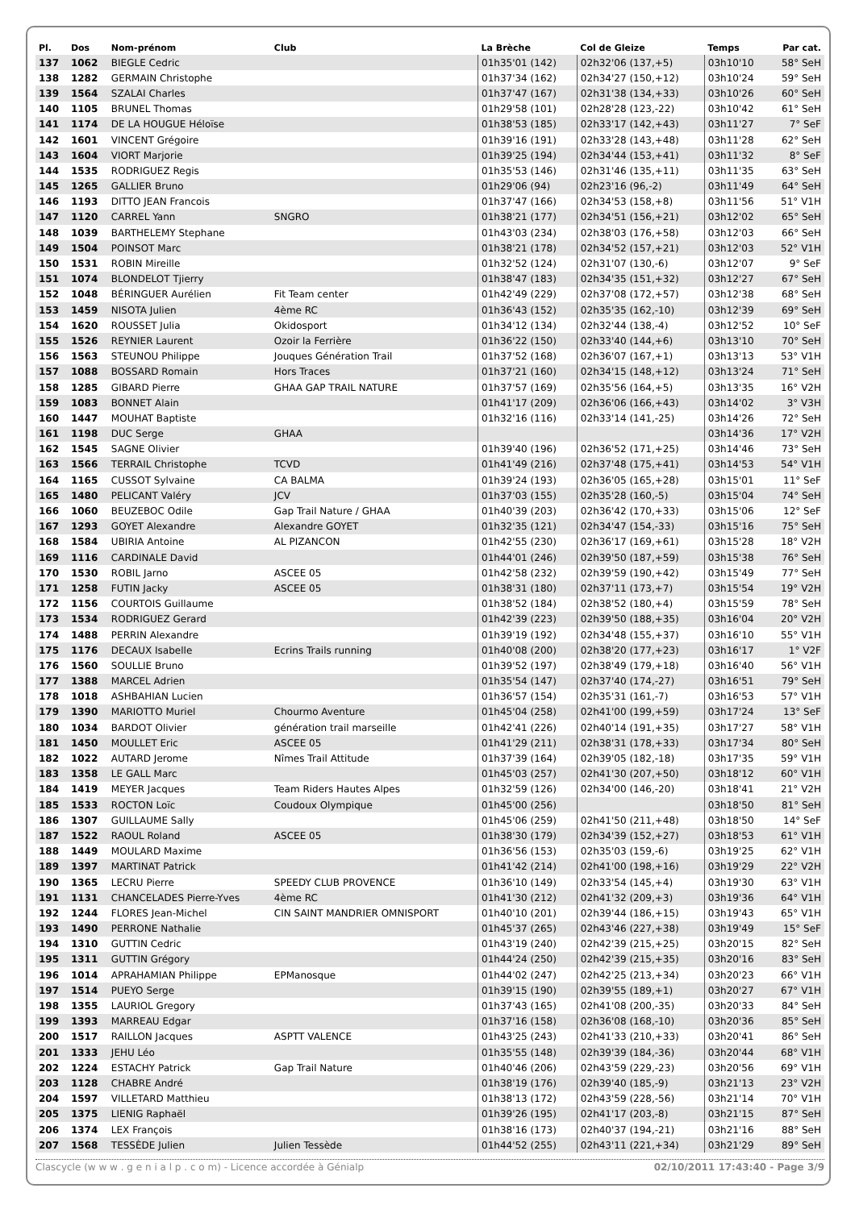| Pl. | Dos | Nom-prénom | Club | La Brèche | Col de Gleize | Temps | Par cat. |
| --- | --- | --- | --- | --- | --- | --- | --- |
| 137 | 1062 | BIEGLE Cedric | | 01h35'01 (142) | 02h32'06 (137,+5) | 03h10'10 | 58° SeH |
| 138 | 1282 | GERMAIN Christophe | | 01h37'34 (162) | 02h34'27 (150,+12) | 03h10'24 | 59° SeH |
| 139 | 1564 | SZALAI Charles | | 01h37'47 (167) | 02h31'38 (134,+33) | 03h10'26 | 60° SeH |
| 140 | 1105 | BRUNEL Thomas | | 01h29'58 (101) | 02h28'28 (123,-22) | 03h10'42 | 61° SeH |
| 141 | 1174 | DE LA HOUGUE Héloïse | | 01h38'53 (185) | 02h33'17 (142,+43) | 03h11'27 | 7° SeF |
| 142 | 1601 | VINCENT Grégoire | | 01h39'16 (191) | 02h33'28 (143,+48) | 03h11'28 | 62° SeH |
| 143 | 1604 | VIORT Marjorie | | 01h39'25 (194) | 02h34'44 (153,+41) | 03h11'32 | 8° SeF |
| 144 | 1535 | RODRIGUEZ Regis | | 01h35'53 (146) | 02h31'46 (135,+11) | 03h11'35 | 63° SeH |
| 145 | 1265 | GALLIER Bruno | | 01h29'06 (94) | 02h23'16 (96,-2) | 03h11'49 | 64° SeH |
| 146 | 1193 | DITTO JEAN Francois | | 01h37'47 (166) | 02h34'53 (158,+8) | 03h11'56 | 51° V1H |
| 147 | 1120 | CARREL Yann | SNGRO | 01h38'21 (177) | 02h34'51 (156,+21) | 03h12'02 | 65° SeH |
| 148 | 1039 | BARTHELEMY Stephane | | 01h43'03 (234) | 02h38'03 (176,+58) | 03h12'03 | 66° SeH |
| 149 | 1504 | POINSOT Marc | | 01h38'21 (178) | 02h34'52 (157,+21) | 03h12'03 | 52° V1H |
| 150 | 1531 | ROBIN Mireille | | 01h32'52 (124) | 02h31'07 (130,-6) | 03h12'07 | 9° SeF |
| 151 | 1074 | BLONDELOT Tjierry | | 01h38'47 (183) | 02h34'35 (151,+32) | 03h12'27 | 67° SeH |
| 152 | 1048 | BÉRINGUER Aurélien | Fit Team center | 01h42'49 (229) | 02h37'08 (172,+57) | 03h12'38 | 68° SeH |
| 153 | 1459 | NISOTA Julien | 4ème RC | 01h36'43 (152) | 02h35'35 (162,-10) | 03h12'39 | 69° SeH |
| 154 | 1620 | ROUSSET Julia | Okidosport | 01h34'12 (134) | 02h32'44 (138,-4) | 03h12'52 | 10° SeF |
| 155 | 1526 | REYNIER Laurent | Ozoir la Ferrière | 01h36'22 (150) | 02h33'40 (144,+6) | 03h13'10 | 70° SeH |
| 156 | 1563 | STEUNOU Philippe | Jouques Génération Trail | 01h37'52 (168) | 02h36'07 (167,+1) | 03h13'13 | 53° V1H |
| 157 | 1088 | BOSSARD Romain | Hors Traces | 01h37'21 (160) | 02h34'15 (148,+12) | 03h13'24 | 71° SeH |
| 158 | 1285 | GIBARD Pierre | GHAA GAP TRAIL NATURE | 01h37'57 (169) | 02h35'56 (164,+5) | 03h13'35 | 16° V2H |
| 159 | 1083 | BONNET Alain | | 01h41'17 (209) | 02h36'06 (166,+43) | 03h14'02 | 3° V3H |
| 160 | 1447 | MOUHAT Baptiste | | 01h32'16 (116) | 02h33'14 (141,-25) | 03h14'26 | 72° SeH |
| 161 | 1198 | DUC Serge | GHAA | | | 03h14'36 | 17° V2H |
| 162 | 1545 | SAGNE Olivier | | 01h39'40 (196) | 02h36'52 (171,+25) | 03h14'46 | 73° SeH |
| 163 | 1566 | TERRAIL Christophe | TCVD | 01h41'49 (216) | 02h37'48 (175,+41) | 03h14'53 | 54° V1H |
| 164 | 1165 | CUSSOT Sylvaine | CA BALMA | 01h39'24 (193) | 02h36'05 (165,+28) | 03h15'01 | 11° SeF |
| 165 | 1480 | PELICANT Valéry | JCV | 01h37'03 (155) | 02h35'28 (160,-5) | 03h15'04 | 74° SeH |
| 166 | 1060 | BEUZEBOC Odile | Gap Trail Nature / GHAA | 01h40'39 (203) | 02h36'42 (170,+33) | 03h15'06 | 12° SeF |
| 167 | 1293 | GOYET Alexandre | Alexandre GOYET | 01h32'35 (121) | 02h34'47 (154,-33) | 03h15'16 | 75° SeH |
| 168 | 1584 | UBIRIA Antoine | AL PIZANCON | 01h42'55 (230) | 02h36'17 (169,+61) | 03h15'28 | 18° V2H |
| 169 | 1116 | CARDINALE David | | 01h44'01 (246) | 02h39'50 (187,+59) | 03h15'38 | 76° SeH |
| 170 | 1530 | ROBIL Jarno | ASCEE 05 | 01h42'58 (232) | 02h39'59 (190,+42) | 03h15'49 | 77° SeH |
| 171 | 1258 | FUTIN Jacky | ASCEE 05 | 01h38'31 (180) | 02h37'11 (173,+7) | 03h15'54 | 19° V2H |
| 172 | 1156 | COURTOIS Guillaume | | 01h38'52 (184) | 02h38'52 (180,+4) | 03h15'59 | 78° SeH |
| 173 | 1534 | RODRIGUEZ Gerard | | 01h42'39 (223) | 02h39'50 (188,+35) | 03h16'04 | 20° V2H |
| 174 | 1488 | PERRIN Alexandre | | 01h39'19 (192) | 02h34'48 (155,+37) | 03h16'10 | 55° V1H |
| 175 | 1176 | DECAUX Isabelle | Ecrins Trails running | 01h40'08 (200) | 02h38'20 (177,+23) | 03h16'17 | 1° V2F |
| 176 | 1560 | SOULLIE Bruno | | 01h39'52 (197) | 02h38'49 (179,+18) | 03h16'40 | 56° V1H |
| 177 | 1388 | MARCEL Adrien | | 01h35'54 (147) | 02h37'40 (174,-27) | 03h16'51 | 79° SeH |
| 178 | 1018 | ASHBAHIAN Lucien | | 01h36'57 (154) | 02h35'31 (161,-7) | 03h16'53 | 57° V1H |
| 179 | 1390 | MARIOTTO Muriel | Chourmo Aventure | 01h45'04 (258) | 02h41'00 (199,+59) | 03h17'24 | 13° SeF |
| 180 | 1034 | BARDOT Olivier | génération trail marseille | 01h42'41 (226) | 02h40'14 (191,+35) | 03h17'27 | 58° V1H |
| 181 | 1450 | MOULLET Eric | ASCEE 05 | 01h41'29 (211) | 02h38'31 (178,+33) | 03h17'34 | 80° SeH |
| 182 | 1022 | AUTARD Jerome | Nîmes Trail Attitude | 01h37'39 (164) | 02h39'05 (182,-18) | 03h17'35 | 59° V1H |
| 183 | 1358 | LE GALL Marc | | 01h45'03 (257) | 02h41'30 (207,+50) | 03h18'12 | 60° V1H |
| 184 | 1419 | MEYER Jacques | Team Riders Hautes Alpes | 01h32'59 (126) | 02h34'00 (146,-20) | 03h18'41 | 21° V2H |
| 185 | 1533 | ROCTON Loïc | Coudoux Olympique | 01h45'00 (256) | | 03h18'50 | 81° SeH |
| 186 | 1307 | GUILLAUME Sally | | 01h45'06 (259) | 02h41'50 (211,+48) | 03h18'50 | 14° SeF |
| 187 | 1522 | RAOUL Roland | ASCEE 05 | 01h38'30 (179) | 02h34'39 (152,+27) | 03h18'53 | 61° V1H |
| 188 | 1449 | MOULARD Maxime | | 01h36'56 (153) | 02h35'03 (159,-6) | 03h19'25 | 62° V1H |
| 189 | 1397 | MARTINAT Patrick | | 01h41'42 (214) | 02h41'00 (198,+16) | 03h19'29 | 22° V2H |
| 190 | 1365 | LECRU Pierre | SPEEDY CLUB PROVENCE | 01h36'10 (149) | 02h33'54 (145,+4) | 03h19'30 | 63° V1H |
| 191 | 1131 | CHANCELADES Pierre-Yves | 4ème RC | 01h41'30 (212) | 02h41'32 (209,+3) | 03h19'36 | 64° V1H |
| 192 | 1244 | FLORES Jean-Michel | CIN SAINT MANDRIER OMNISPORT | 01h40'10 (201) | 02h39'44 (186,+15) | 03h19'43 | 65° V1H |
| 193 | 1490 | PERRONE Nathalie | | 01h45'37 (265) | 02h43'46 (227,+38) | 03h19'49 | 15° SeF |
| 194 | 1310 | GUTTIN Cedric | | 01h43'19 (240) | 02h42'39 (215,+25) | 03h20'15 | 82° SeH |
| 195 | 1311 | GUTTIN Grégory | | 01h44'24 (250) | 02h42'39 (215,+35) | 03h20'16 | 83° SeH |
| 196 | 1014 | APRAHAMIAN Philippe | EPManosque | 01h44'02 (247) | 02h42'25 (213,+34) | 03h20'23 | 66° V1H |
| 197 | 1514 | PUEYO Serge | | 01h39'15 (190) | 02h39'55 (189,+1) | 03h20'27 | 67° V1H |
| 198 | 1355 | LAURIOL Gregory | | 01h37'43 (165) | 02h41'08 (200,-35) | 03h20'33 | 84° SeH |
| 199 | 1393 | MARREAU Edgar | | 01h37'16 (158) | 02h36'08 (168,-10) | 03h20'36 | 85° SeH |
| 200 | 1517 | RAILLON Jacques | ASPTT VALENCE | 01h43'25 (243) | 02h41'33 (210,+33) | 03h20'41 | 86° SeH |
| 201 | 1333 | JEHU Léo | | 01h35'55 (148) | 02h39'39 (184,-36) | 03h20'44 | 68° V1H |
| 202 | 1224 | ESTACHY Patrick | Gap Trail Nature | 01h40'46 (206) | 02h43'59 (229,-23) | 03h20'56 | 69° V1H |
| 203 | 1128 | CHABRE André | | 01h38'19 (176) | 02h39'40 (185,-9) | 03h21'13 | 23° V2H |
| 204 | 1597 | VILLETARD Matthieu | | 01h38'13 (172) | 02h43'59 (228,-56) | 03h21'14 | 70° V1H |
| 205 | 1375 | LIENIG Raphaël | | 01h39'26 (195) | 02h41'17 (203,-8) | 03h21'15 | 87° SeH |
| 206 | 1374 | LEX François | | 01h38'16 (173) | 02h40'37 (194,-21) | 03h21'16 | 88° SeH |
| 207 | 1568 | TESSÈDE Julien | Julien Tessède | 01h44'52 (255) | 02h43'11 (221,+34) | 03h21'29 | 89° SeH |
Clascycle (w w w . g e n i a l p . c o m) - Licence accordée à Génialp 02/10/2011 17:43:40 - Page 3/9